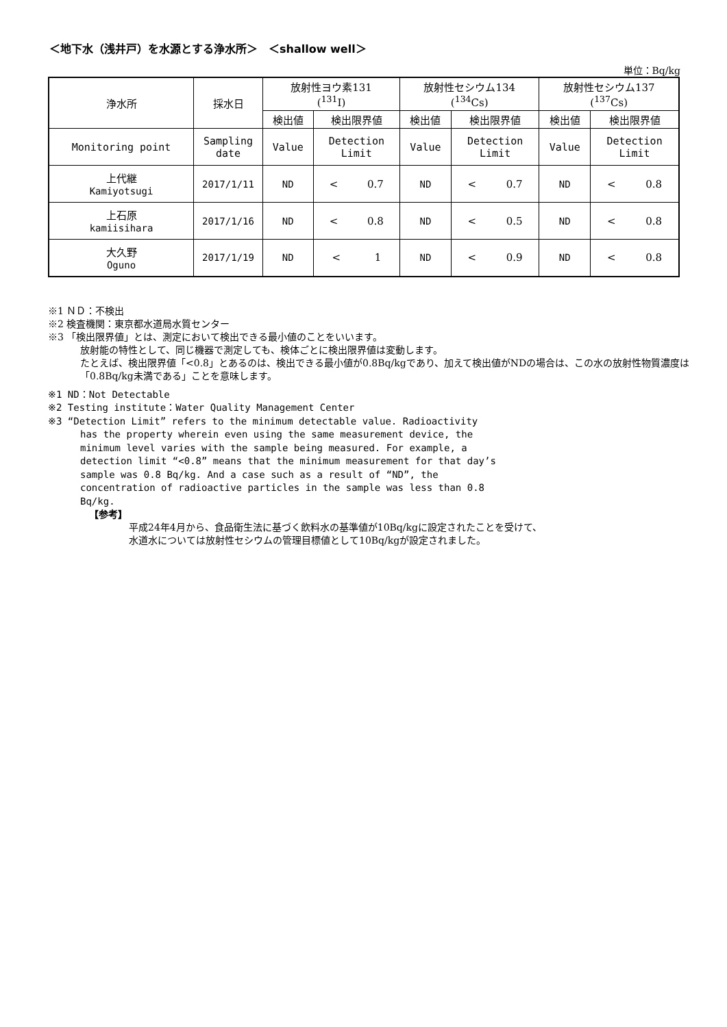＜地下水（浅井戸）を水源とする浄水所＞　＜shallow well＞
単位：Bq/kg
| 浄水所 | 採水日 | 放射性ヨウ素131 (<sup>131</sup>I) | | 放射性セシウム134 (<sup>134</sup>Cs) | | 放射性セシウム137 (<sup>137</sup>Cs) | |
| --- | --- | --- | --- | --- | --- | --- | --- |
| | | 検出値 | 検出限界値 | 検出値 | 検出限界値 | 検出値 | 検出限界値 |
| Monitoring point | Sampling date | Value | Detection Limit | Value | Detection Limit | Value | Detection Limit |
| 上代継 Kamiyotsugi | 2017/1/11 | ND | < 0.7 | ND | < 0.7 | ND | < 0.8 |
| 上石原 kamiisihara | 2017/1/16 | ND | < 0.8 | ND | < 0.5 | ND | < 0.8 |
| 大久野 Oguno | 2017/1/19 | ND | < 1 | ND | < 0.9 | ND | < 0.8 |
※1 ＮＤ：不検出
※2 検査機関：東京都水道局水質センター
※3 「検出限界値」とは、測定において検出できる最小値のことをいいます。
放射能の特性として、同じ機器で測定しても、検体ごとに検出限界値は変動します。
たとえば、検出限界値「<0.8」とあるのは、検出できる最小値が0.8Bq/kgであり、加えて検出値がNDの場合は、この水の放射性物質濃度は「0.8Bq/kg未満である」ことを意味します。
※1 ND：Not Detectable
※2 Testing institute：Water Quality Management Center
※3 “Detection Limit” refers to the minimum detectable value. Radioactivity
has the property wherein even using the same measurement device, the minimum level varies with the sample being measured. For example, a detection limit “<0.8” means that the minimum measurement for that day’s sample was 0.8 Bq/kg. And a case such as a result of “ND”, the concentration of radioactive particles in the sample was less than 0.8 Bq/kg.
【参考】
平成24年4月から、食品衛生法に基づく飲料水の基準値が10Bq/kgに設定されたことを受けて、
水道水については放射性セシウムの管理目標値として10Bq/kgが設定されました。